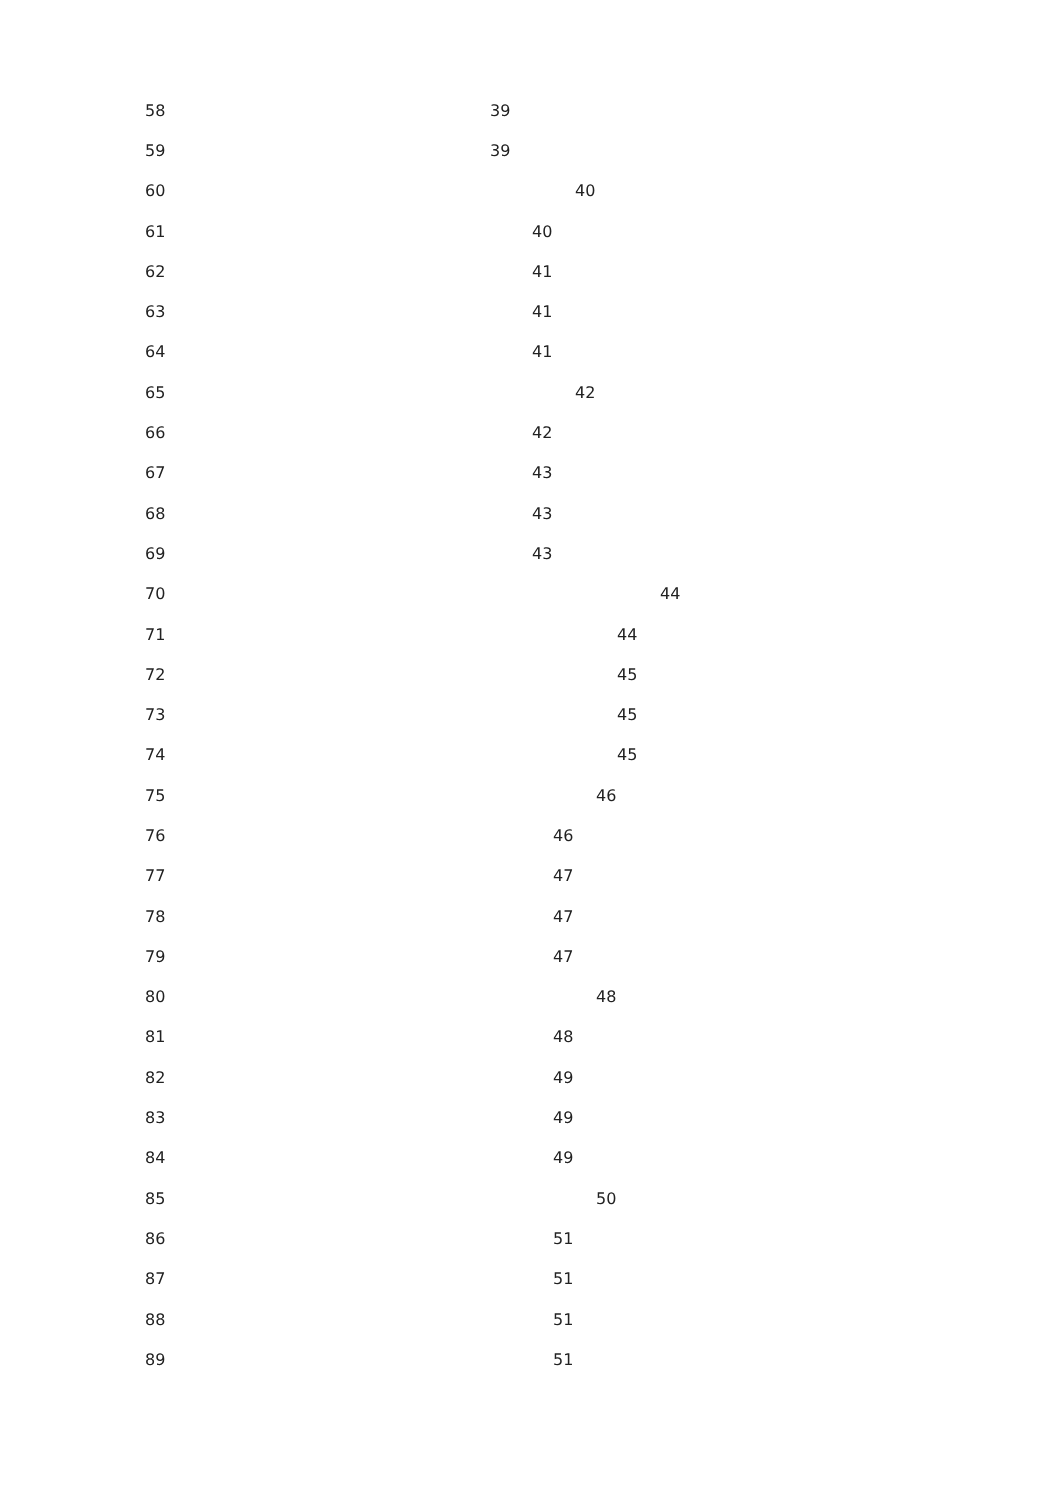58 39
59 39
60 40
61 40
62 41
63 41
64 41
65 42
66 42
67 43
68 43
69 43
70 44
71 44
72 45
73 45
74 45
75 46
76 46
77 47
78 47
79 47
80 48
81 48
82 49
83 49
84 49
85 50
86 51
87 51
88 51
89 51